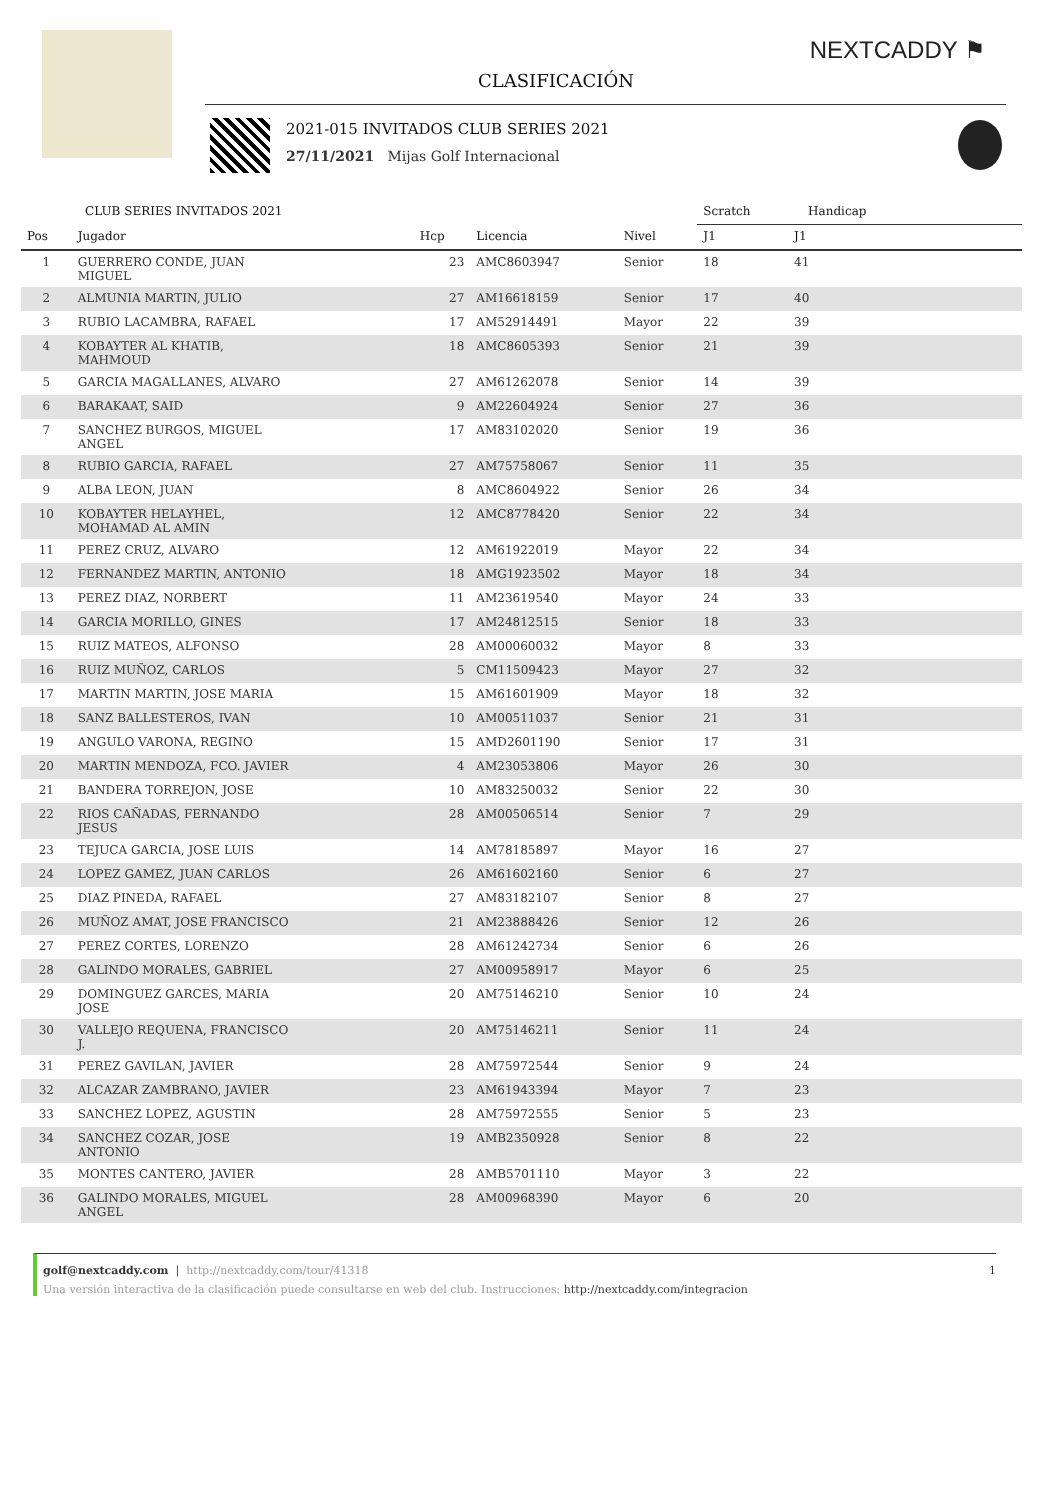NEXTCADDY ⚑
CLASIFICACIÓN
2021-015 INVITADOS CLUB SERIES 2021
27/11/2021 Mijas Golf Internacional
| CLUB SERIES INVITADOS 2021 | | | | | Scratch | Handicap | |
| --- | --- | --- | --- | --- | --- | --- | --- |
| Pos | Jugador | Hcp | Licencia | Nivel | J1 | J1 | |
| 1 | GUERRERO CONDE, JUAN MIGUEL | 23 | AMC8603947 | Senior | 18 | 41 | |
| 2 | ALMUNIA MARTIN, JULIO | 27 | AM16618159 | Senior | 17 | 40 | |
| 3 | RUBIO LACAMBRA, RAFAEL | 17 | AM52914491 | Mayor | 22 | 39 | |
| 4 | KOBAYTER AL KHATIB, MAHMOUD | 18 | AMC8605393 | Senior | 21 | 39 | |
| 5 | GARCIA MAGALLANES, ALVARO | 27 | AM61262078 | Senior | 14 | 39 | |
| 6 | BARAKAAT, SAID | 9 | AM22604924 | Senior | 27 | 36 | |
| 7 | SANCHEZ BURGOS, MIGUEL ANGEL | 17 | AM83102020 | Senior | 19 | 36 | |
| 8 | RUBIO GARCIA, RAFAEL | 27 | AM75758067 | Senior | 11 | 35 | |
| 9 | ALBA LEON, JUAN | 8 | AMC8604922 | Senior | 26 | 34 | |
| 10 | KOBAYTER HELAYHEL, MOHAMAD AL AMIN | 12 | AMC8778420 | Senior | 22 | 34 | |
| 11 | PEREZ CRUZ, ALVARO | 12 | AM61922019 | Mayor | 22 | 34 | |
| 12 | FERNANDEZ MARTIN, ANTONIO | 18 | AMG1923502 | Mayor | 18 | 34 | |
| 13 | PEREZ DIAZ, NORBERT | 11 | AM23619540 | Mayor | 24 | 33 | |
| 14 | GARCIA MORILLO, GINES | 17 | AM24812515 | Senior | 18 | 33 | |
| 15 | RUIZ MATEOS, ALFONSO | 28 | AM00060032 | Mayor | 8 | 33 | |
| 16 | RUIZ MUÑOZ, CARLOS | 5 | CM11509423 | Mayor | 27 | 32 | |
| 17 | MARTIN MARTIN, JOSE MARIA | 15 | AM61601909 | Mayor | 18 | 32 | |
| 18 | SANZ BALLESTEROS, IVAN | 10 | AM00511037 | Senior | 21 | 31 | |
| 19 | ANGULO VARONA, REGINO | 15 | AMD2601190 | Senior | 17 | 31 | |
| 20 | MARTIN MENDOZA, FCO. JAVIER | 4 | AM23053806 | Mayor | 26 | 30 | |
| 21 | BANDERA TORREJON, JOSE | 10 | AM83250032 | Senior | 22 | 30 | |
| 22 | RIOS CAÑADAS, FERNANDO JESUS | 28 | AM00506514 | Senior | 7 | 29 | |
| 23 | TEJUCA GARCIA, JOSE LUIS | 14 | AM78185897 | Mayor | 16 | 27 | |
| 24 | LOPEZ GAMEZ, JUAN CARLOS | 26 | AM61602160 | Senior | 6 | 27 | |
| 25 | DIAZ PINEDA, RAFAEL | 27 | AM83182107 | Senior | 8 | 27 | |
| 26 | MUÑOZ AMAT, JOSE FRANCISCO | 21 | AM23888426 | Senior | 12 | 26 | |
| 27 | PEREZ CORTES, LORENZO | 28 | AM61242734 | Senior | 6 | 26 | |
| 28 | GALINDO MORALES, GABRIEL | 27 | AM00958917 | Mayor | 6 | 25 | |
| 29 | DOMINGUEZ GARCES, MARIA JOSE | 20 | AM75146210 | Senior | 10 | 24 | |
| 30 | VALLEJO REQUENA, FRANCISCO J. | 20 | AM75146211 | Senior | 11 | 24 | |
| 31 | PEREZ GAVILAN, JAVIER | 28 | AM75972544 | Senior | 9 | 24 | |
| 32 | ALCAZAR ZAMBRANO, JAVIER | 23 | AM61943394 | Mayor | 7 | 23 | |
| 33 | SANCHEZ LOPEZ, AGUSTIN | 28 | AM75972555 | Senior | 5 | 23 | |
| 34 | SANCHEZ COZAR, JOSE ANTONIO | 19 | AMB2350928 | Senior | 8 | 22 | |
| 35 | MONTES CANTERO, JAVIER | 28 | AMB5701110 | Mayor | 3 | 22 | |
| 36 | GALINDO MORALES, MIGUEL ANGEL | 28 | AM00968390 | Mayor | 6 | 20 | |
golf@nextcaddy.com | http://nextcaddy.com/tour/41318 1
Una versión interactiva de la clasificación puede consultarse en web del club. Instrucciones: http://nextcaddy.com/integracion